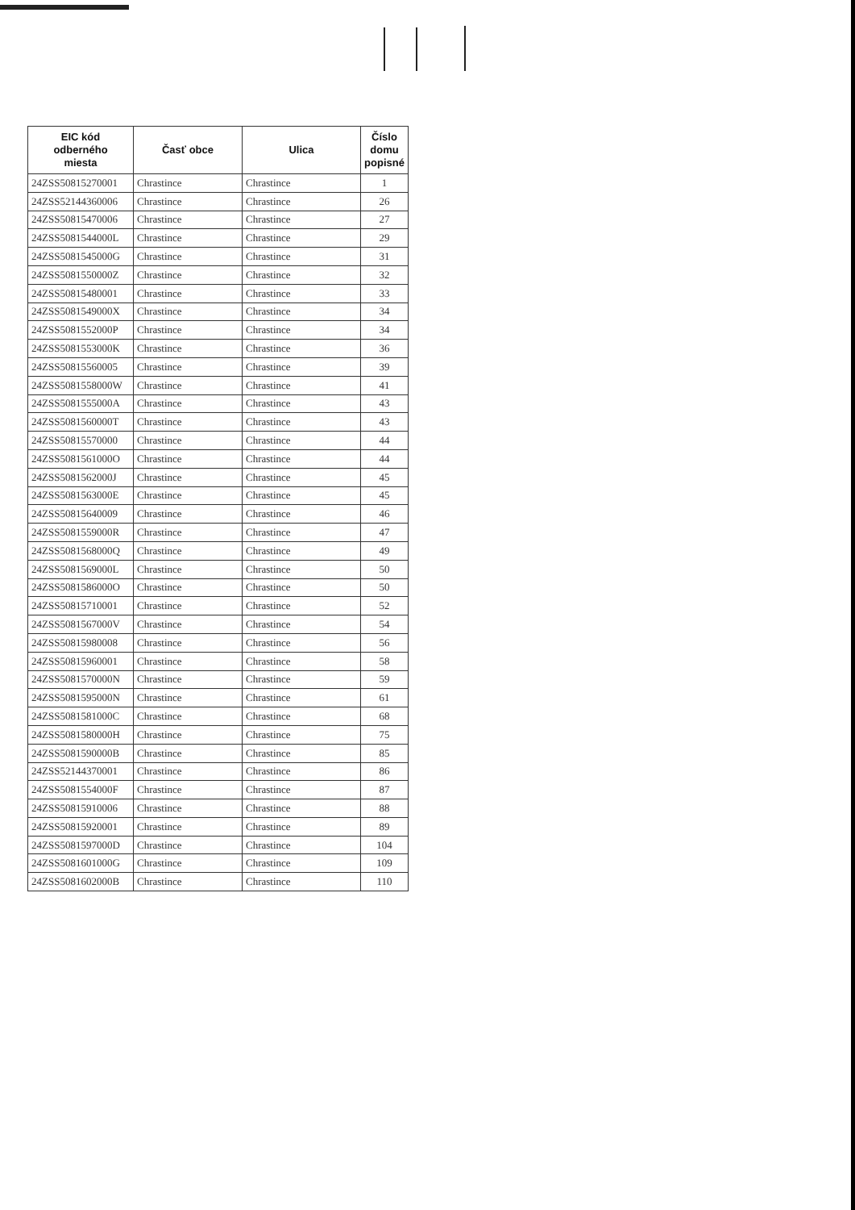| EIC kód odberného miesta | Časť obce | Ulica | Číslo domu popisné |
| --- | --- | --- | --- |
| 24ZSS50815270001 | Chrastince | Chrastince | 1 |
| 24ZSS52144360006 | Chrastince | Chrastince | 26 |
| 24ZSS50815470006 | Chrastince | Chrastince | 27 |
| 24ZSS5081544000L | Chrastince | Chrastince | 29 |
| 24ZSS5081545000G | Chrastince | Chrastince | 31 |
| 24ZSS5081550000Z | Chrastince | Chrastince | 32 |
| 24ZSS50815480001 | Chrastince | Chrastince | 33 |
| 24ZSS5081549000X | Chrastince | Chrastince | 34 |
| 24ZSS5081552000P | Chrastince | Chrastince | 34 |
| 24ZSS5081553000K | Chrastince | Chrastince | 36 |
| 24ZSS50815560005 | Chrastince | Chrastince | 39 |
| 24ZSS5081558000W | Chrastince | Chrastince | 41 |
| 24ZSS5081555000A | Chrastince | Chrastince | 43 |
| 24ZSS5081560000T | Chrastince | Chrastince | 43 |
| 24ZSS50815570000 | Chrastince | Chrastince | 44 |
| 24ZSS5081561000O | Chrastince | Chrastince | 44 |
| 24ZSS5081562000J | Chrastince | Chrastince | 45 |
| 24ZSS5081563000E | Chrastince | Chrastince | 45 |
| 24ZSS50815640009 | Chrastince | Chrastince | 46 |
| 24ZSS5081559000R | Chrastince | Chrastince | 47 |
| 24ZSS5081568000Q | Chrastince | Chrastince | 49 |
| 24ZSS5081569000L | Chrastince | Chrastince | 50 |
| 24ZSS5081586000O | Chrastince | Chrastince | 50 |
| 24ZSS50815710001 | Chrastince | Chrastince | 52 |
| 24ZSS5081567000V | Chrastince | Chrastince | 54 |
| 24ZSS50815980008 | Chrastince | Chrastince | 56 |
| 24ZSS50815960001 | Chrastince | Chrastince | 58 |
| 24ZSS5081570000N | Chrastince | Chrastince | 59 |
| 24ZSS5081595000N | Chrastince | Chrastince | 61 |
| 24ZSS5081581000C | Chrastince | Chrastince | 68 |
| 24ZSS5081580000H | Chrastince | Chrastince | 75 |
| 24ZSS5081590000B | Chrastince | Chrastince | 85 |
| 24ZSS52144370001 | Chrastince | Chrastince | 86 |
| 24ZSS5081554000F | Chrastince | Chrastince | 87 |
| 24ZSS50815910006 | Chrastince | Chrastince | 88 |
| 24ZSS50815920001 | Chrastince | Chrastince | 89 |
| 24ZSS5081597000D | Chrastince | Chrastince | 104 |
| 24ZSS5081601000G | Chrastince | Chrastince | 109 |
| 24ZSS5081602000B | Chrastince | Chrastince | 110 |